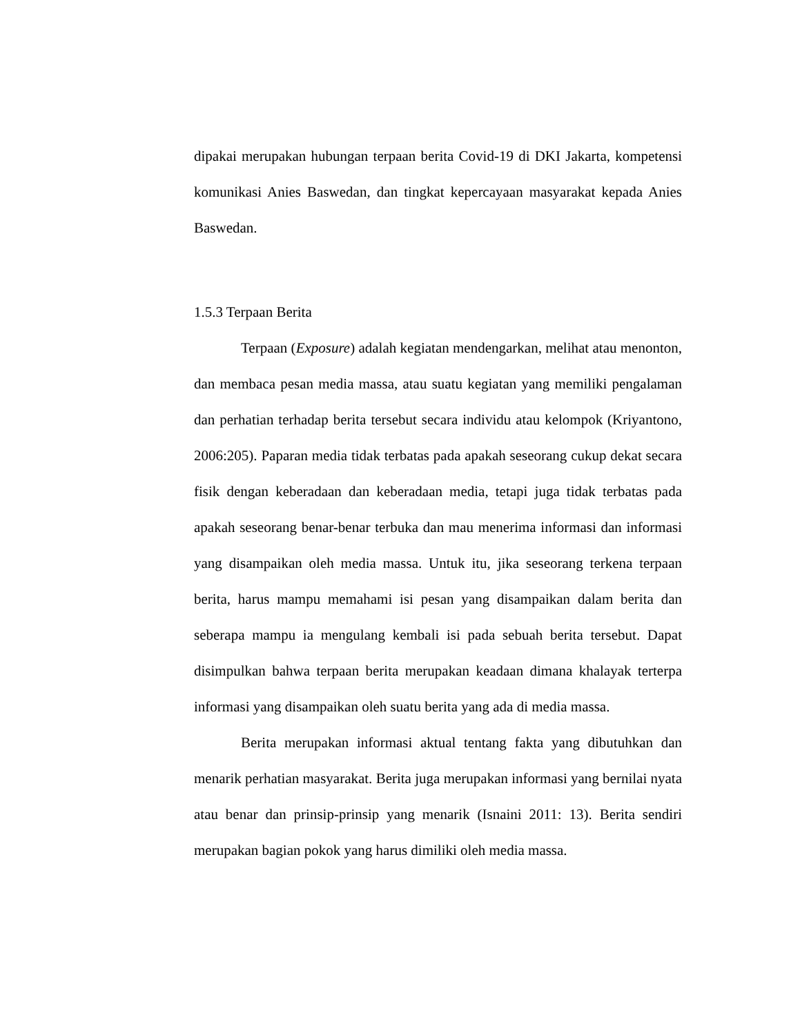dipakai merupakan hubungan terpaan berita Covid-19 di DKI Jakarta, kompetensi komunikasi Anies Baswedan, dan tingkat kepercayaan masyarakat kepada Anies Baswedan.
1.5.3 Terpaan Berita
Terpaan (Exposure) adalah kegiatan mendengarkan, melihat atau menonton, dan membaca pesan media massa, atau suatu kegiatan yang memiliki pengalaman dan perhatian terhadap berita tersebut secara individu atau kelompok (Kriyantono, 2006:205). Paparan media tidak terbatas pada apakah seseorang cukup dekat secara fisik dengan keberadaan dan keberadaan media, tetapi juga tidak terbatas pada apakah seseorang benar-benar terbuka dan mau menerima informasi dan informasi yang disampaikan oleh media massa. Untuk itu, jika seseorang terkena terpaan berita, harus mampu memahami isi pesan yang disampaikan dalam berita dan seberapa mampu ia mengulang kembali isi pada sebuah berita tersebut. Dapat disimpulkan bahwa terpaan berita merupakan keadaan dimana khalayak terterpa informasi yang disampaikan oleh suatu berita yang ada di media massa.
Berita merupakan informasi aktual tentang fakta yang dibutuhkan dan menarik perhatian masyarakat. Berita juga merupakan informasi yang bernilai nyata atau benar dan prinsip-prinsip yang menarik (Isnaini 2011: 13). Berita sendiri merupakan bagian pokok yang harus dimiliki oleh media massa.